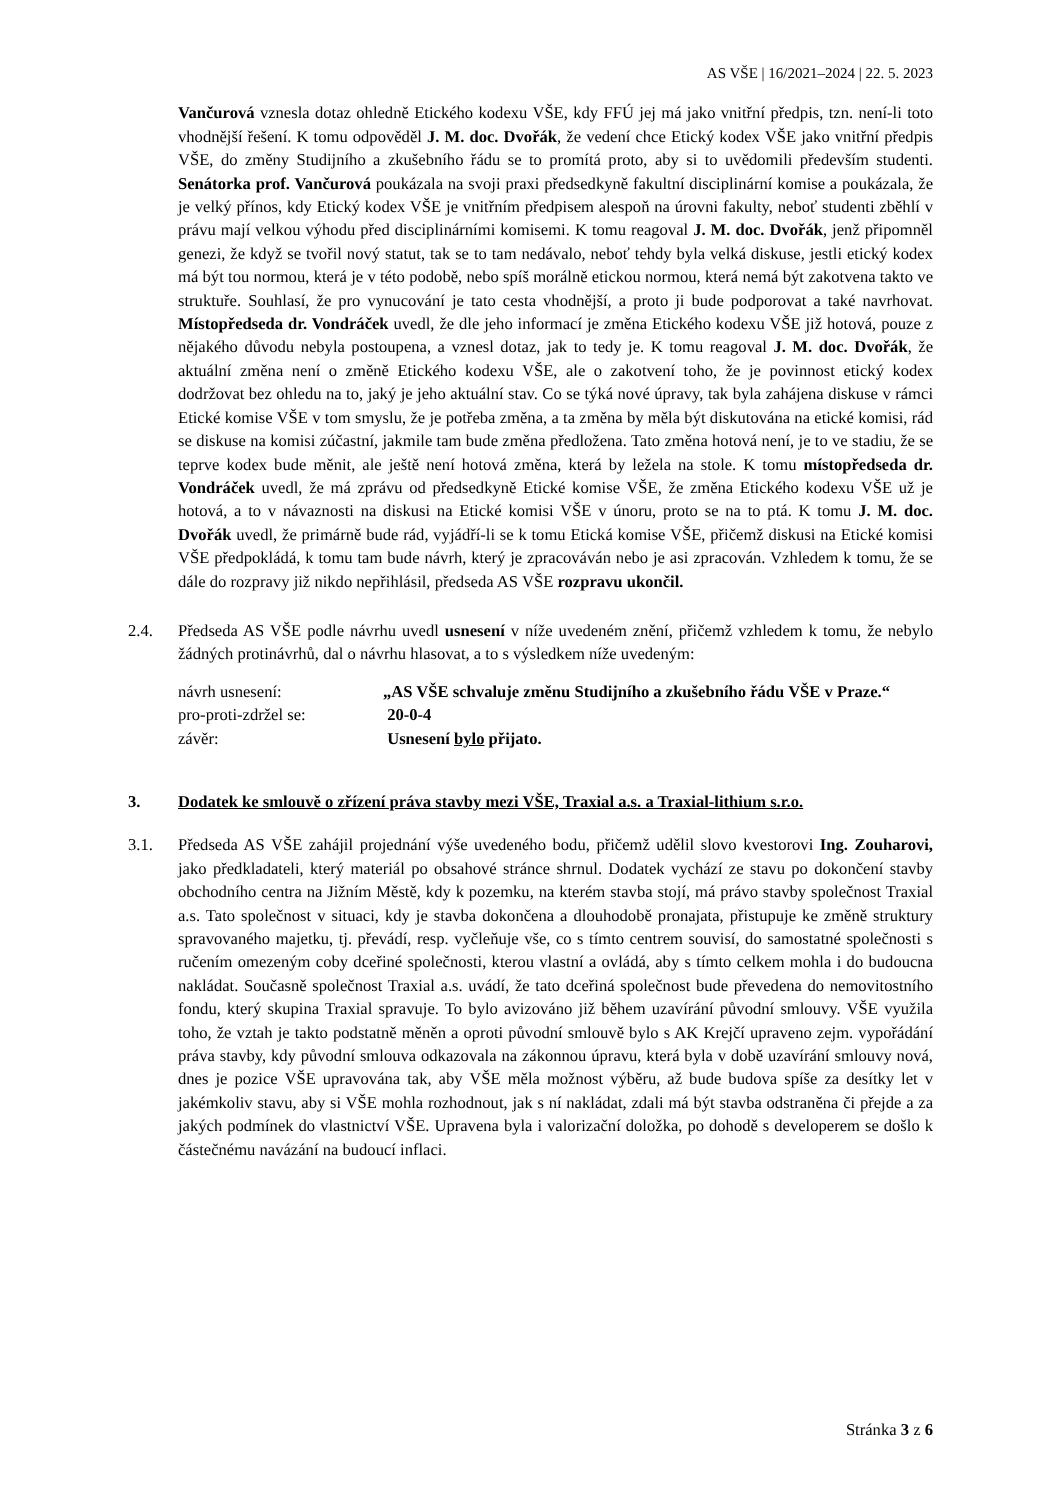AS VŠE | 16/2021–2024 | 22. 5. 2023
Vančurová vznesla dotaz ohledně Etického kodexu VŠE, kdy FFÚ jej má jako vnitřní předpis, tzn. není-li toto vhodnější řešení. K tomu odpověděl J. M. doc. Dvořák, že vedení chce Etický kodex VŠE jako vnitřní předpis VŠE, do změny Studijního a zkušebního řádu se to promítá proto, aby si to uvědomili především studenti. Senátorka prof. Vančurová poukázala na svoji praxi předsedkyně fakultní disciplinární komise a poukázala, že je velký přínos, kdy Etický kodex VŠE je vnitřním předpisem alespoň na úrovni fakulty, neboť studenti zběhlí v právu mají velkou výhodu před disciplinárními komisemi. K tomu reagoval J. M. doc. Dvořák, jenž připomněl genezi, že když se tvořil nový statut, tak se to tam nedávalo, neboť tehdy byla velká diskuse, jestli etický kodex má být tou normou, která je v této podobě, nebo spíš morálně etickou normou, která nemá být zakotvena takto ve struktuře. Souhlasí, že pro vynucování je tato cesta vhodnější, a proto ji bude podporovat a také navrhovat. Místopředseda dr. Vondráček uvedl, že dle jeho informací je změna Etického kodexu VŠE již hotová, pouze z nějakého důvodu nebyla postoupena, a vznesl dotaz, jak to tedy je. K tomu reagoval J. M. doc. Dvořák, že aktuální změna není o změně Etického kodexu VŠE, ale o zakotvení toho, že je povinnost etický kodex dodržovat bez ohledu na to, jaký je jeho aktuální stav. Co se týká nové úpravy, tak byla zahájena diskuse v rámci Etické komise VŠE v tom smyslu, že je potřeba změna, a ta změna by měla být diskutována na etické komisi, rád se diskuse na komisi zúčastní, jakmile tam bude změna předložena. Tato změna hotová není, je to ve stadiu, že se teprve kodex bude měnit, ale ještě není hotová změna, která by ležela na stole. K tomu místopředseda dr. Vondráček uvedl, že má zprávu od předsedkyně Etické komise VŠE, že změna Etického kodexu VŠE už je hotová, a to v návaznosti na diskusi na Etické komisi VŠE v únoru, proto se na to ptá. K tomu J. M. doc. Dvořák uvedl, že primárně bude rád, vyjádří-li se k tomu Etická komise VŠE, přičemž diskusi na Etické komisi VŠE předpokládá, k tomu tam bude návrh, který je zpracováván nebo je asi zpracován. Vzhledem k tomu, že se dále do rozpravy již nikdo nepřihlásil, předseda AS VŠE rozpravu ukončil.
2.4. Předseda AS VŠE podle návrhu uvedl usnesení v níže uvedeném znění, přičemž vzhledem k tomu, že nebylo žádných protinávrhů, dal o návrhu hlasovat, a to s výsledkem níže uvedeným:
| návrh usnesení: | „AS VŠE schvaluje změnu Studijního a zkušebního řádu VŠE v Praze.“ |
| pro-proti-zdržel se: | 20-0-4 |
| závěr: | Usnesení bylo přijato. |
3. Dodatek ke smlouvě o zřízení práva stavby mezi VŠE, Traxial a.s. a Traxial-lithium s.r.o.
3.1. Předseda AS VŠE zahájil projednání výše uvedeného bodu, přičemž udělil slovo kvestorovi Ing. Zouharovi, jako předkladateli, který materiál po obsahové stránce shrnul. Dodatek vychází ze stavu po dokončení stavby obchodního centra na Jižním Městě, kdy k pozemku, na kterém stavba stojí, má právo stavby společnost Traxial a.s. Tato společnost v situaci, kdy je stavba dokončena a dlouhodobě pronajata, přistupuje ke změně struktury spravovaného majetku, tj. převádí, resp. vyčleňuje vše, co s tímto centrem souvisí, do samostatné společnosti s ručením omezeným coby dceřiné společnosti, kterou vlastní a ovládá, aby s tímto celkem mohla i do budoucna nakládat. Současně společnost Traxial a.s. uvádí, že tato dceřiná společnost bude převedena do nemovitostního fondu, který skupina Traxial spravuje. To bylo avizováno již během uzavírání původní smlouvy. VŠE využila toho, že vztah je takto podstatně měněn a oproti původní smlouvě bylo s AK Krejčí upraveno zejm. vypořádání práva stavby, kdy původní smlouva odkazovala na zákonnou úpravu, která byla v době uzavírání smlouvy nová, dnes je pozice VŠE upravována tak, aby VŠE měla možnost výběru, až bude budova spíše za desítky let v jakémkoliv stavu, aby si VŠE mohla rozhodnout, jak s ní nakládat, zdali má být stavba odstraněna či přejde a za jakých podmínek do vlastnictví VŠE. Upravena byla i valorizační doložka, po dohodě s developerem se došlo k částečnému navázání na budoucí inflaci.
Stránka 3 z 6